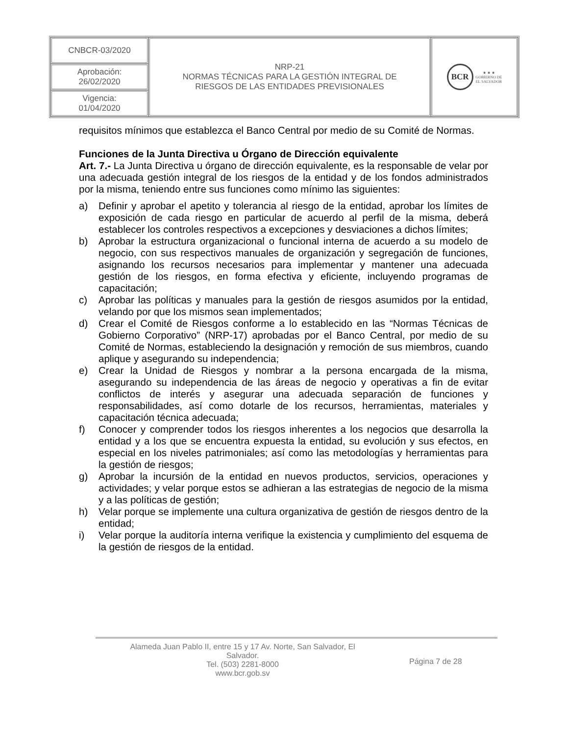| CNBCR-03/2020 | NRP-21 NORMAS TÉCNICAS PARA LA GESTIÓN INTEGRAL DE RIESGOS DE LAS ENTIDADES PREVISIONALES | BCR ★ ★ ★ GOBIERNO DE EL SALVADOR |
| Aprobación: 26/02/2020 | | |
| Vigencia: 01/04/2020 | | |
requisitos mínimos que establezca el Banco Central por medio de su Comité de Normas.
Funciones de la Junta Directiva u Órgano de Dirección equivalente
Art. 7.- La Junta Directiva u órgano de dirección equivalente, es la responsable de velar por una adecuada gestión integral de los riesgos de la entidad y de los fondos administrados por la misma, teniendo entre sus funciones como mínimo las siguientes:
a) Definir y aprobar el apetito y tolerancia al riesgo de la entidad, aprobar los límites de exposición de cada riesgo en particular de acuerdo al perfil de la misma, deberá establecer los controles respectivos a excepciones y desviaciones a dichos límites;
b) Aprobar la estructura organizacional o funcional interna de acuerdo a su modelo de negocio, con sus respectivos manuales de organización y segregación de funciones, asignando los recursos necesarios para implementar y mantener una adecuada gestión de los riesgos, en forma efectiva y eficiente, incluyendo programas de capacitación;
c) Aprobar las políticas y manuales para la gestión de riesgos asumidos por la entidad, velando por que los mismos sean implementados;
d) Crear el Comité de Riesgos conforme a lo establecido en las “Normas Técnicas de Gobierno Corporativo” (NRP-17) aprobadas por el Banco Central, por medio de su Comité de Normas, estableciendo la designación y remoción de sus miembros, cuando aplique y asegurando su independencia;
e) Crear la Unidad de Riesgos y nombrar a la persona encargada de la misma, asegurando su independencia de las áreas de negocio y operativas a fin de evitar conflictos de interés y asegurar una adecuada separación de funciones y responsabilidades, así como dotarle de los recursos, herramientas, materiales y capacitación técnica adecuada;
f) Conocer y comprender todos los riesgos inherentes a los negocios que desarrolla la entidad y a los que se encuentra expuesta la entidad, su evolución y sus efectos, en especial en los niveles patrimoniales; así como las metodologías y herramientas para la gestión de riesgos;
g) Aprobar la incursión de la entidad en nuevos productos, servicios, operaciones y actividades; y velar porque estos se adhieran a las estrategias de negocio de la misma y a las políticas de gestión;
h) Velar porque se implemente una cultura organizativa de gestión de riesgos dentro de la entidad;
i) Velar porque la auditoría interna verifique la existencia y cumplimiento del esquema de la gestión de riesgos de la entidad.
Alameda Juan Pablo II, entre 15 y 17 Av. Norte, San Salvador, El
Salvador.
Tel. (503) 2281-8000
www.bcr.gob.sv
Página 7 de 28